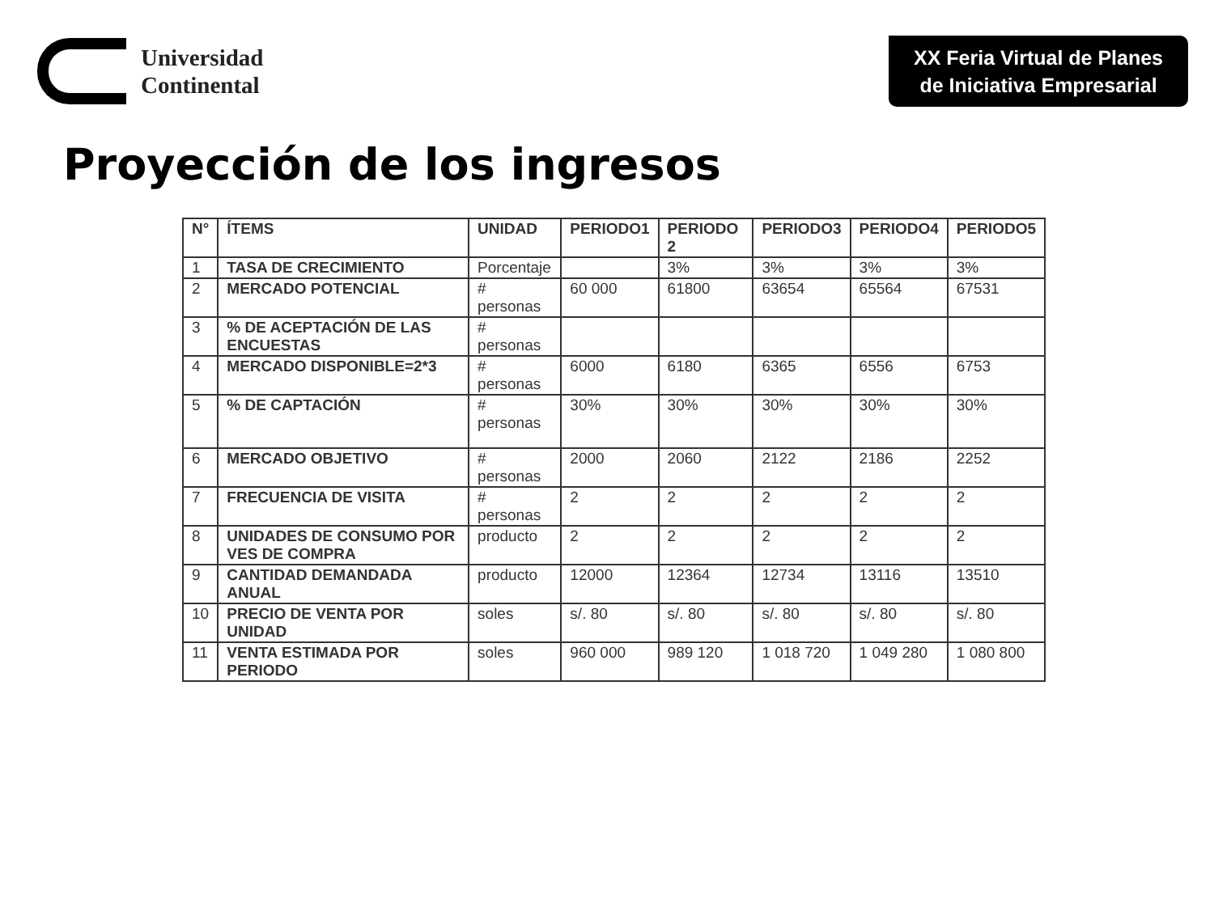Universidad
Continental
XX Feria Virtual de Planes de Iniciativa Empresarial
Proyección de los ingresos
| N° | ÍTEMS | UNIDAD | PERIODO1 | PERIODO 2 | PERIODO3 | PERIODO4 | PERIODO5 |
| --- | --- | --- | --- | --- | --- | --- | --- |
| 1 | TASA DE CRECIMIENTO | Porcentaje | | 3% | 3% | 3% | 3% |
| 2 | MERCADO POTENCIAL | # personas | 60 000 | 61800 | 63654 | 65564 | 67531 |
| 3 | % DE ACEPTACIÓN DE LAS ENCUESTAS | # personas | | | | | |
| 4 | MERCADO DISPONIBLE=2*3 | # personas | 6000 | 6180 | 6365 | 6556 | 6753 |
| 5 | % DE CAPTACIÓN | # personas | 30% | 30% | 30% | 30% | 30% |
| 6 | MERCADO OBJETIVO | # personas | 2000 | 2060 | 2122 | 2186 | 2252 |
| 7 | FRECUENCIA DE VISITA | # personas | 2 | 2 | 2 | 2 | 2 |
| 8 | UNIDADES DE CONSUMO POR VES DE COMPRA | producto | 2 | 2 | 2 | 2 | 2 |
| 9 | CANTIDAD DEMANDADA ANUAL | producto | 12000 | 12364 | 12734 | 13116 | 13510 |
| 10 | PRECIO DE VENTA POR UNIDAD | soles | s/. 80 | s/. 80 | s/. 80 | s/. 80 | s/. 80 |
| 11 | VENTA ESTIMADA POR PERIODO | soles | 960 000 | 989 120 | 1 018 720 | 1 049 280 | 1 080 800 |